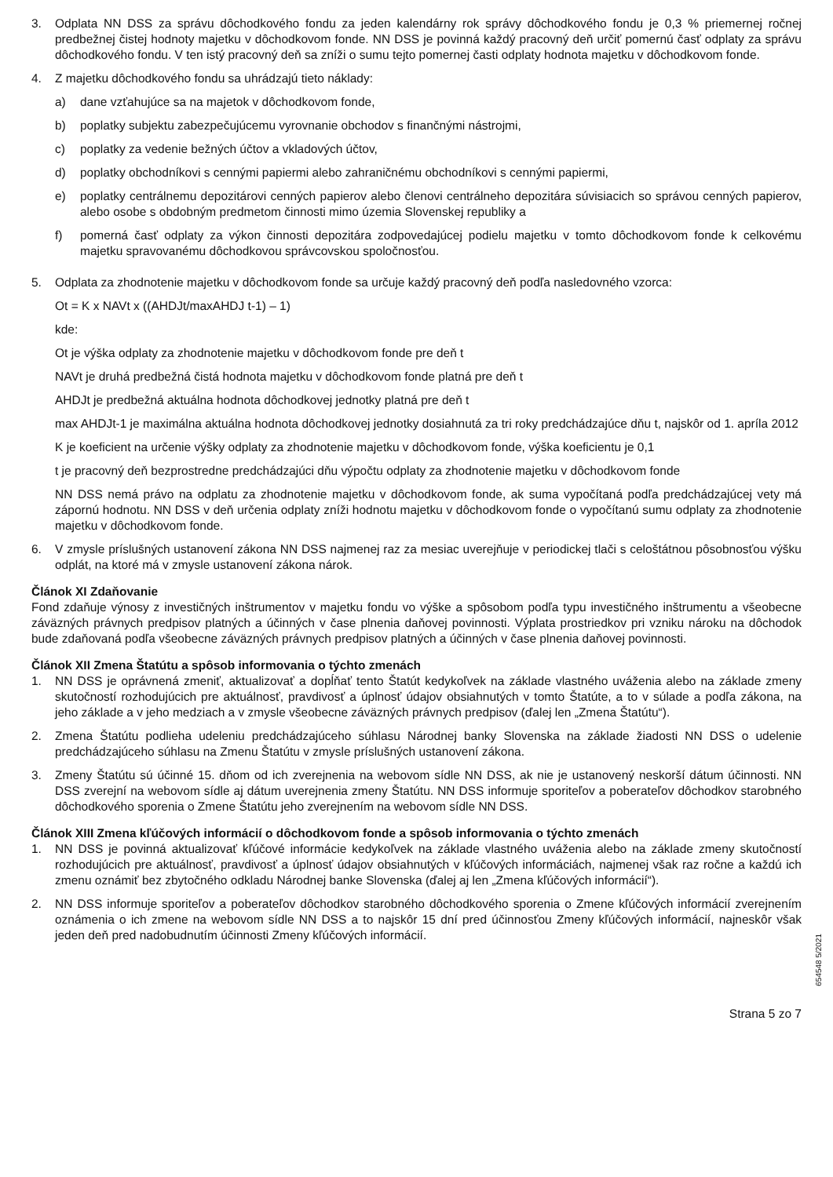3. Odplata NN DSS za správu dôchodkového fondu za jeden kalendárny rok správy dôchodkového fondu je 0,3 % priemernej ročnej predbežnej čistej hodnoty majetku v dôchodkovom fonde. NN DSS je povinná každý pracovný deň určiť pomernú časť odplaty za správu dôchodkového fondu. V ten istý pracovný deň sa zníži o sumu tejto pomernej časti odplaty hodnota majetku v dôchodkovom fonde.
4. Z majetku dôchodkového fondu sa uhrádzajú tieto náklady:
a) dane vzťahujúce sa na majetok v dôchodkovom fonde,
b) poplatky subjektu zabezpečujúcemu vyrovnanie obchodov s finančnými nástrojmi,
c) poplatky za vedenie bežných účtov a vkladových účtov,
d) poplatky obchodníkovi s cennými papiermi alebo zahraničnému obchodníkovi s cennými papiermi,
e) poplatky centrálnemu depozitárovi cenných papierov alebo členovi centrálneho depozitára súvisiacich so správou cenných papierov, alebo osobe s obdobným predmetom činnosti mimo územia Slovenskej republiky a
f) pomerná časť odplaty za výkon činnosti depozitára zodpovedajúcej podielu majetku v tomto dôchodkovom fonde k celkovému majetku spravovanému dôchodkovou správcovskou spoločnosťou.
5. Odplata za zhodnotenie majetku v dôchodkovom fonde sa určuje každý pracovný deň podľa nasledovného vzorca:
Ot = K x NAVt x ((AHDJt/maxAHDJ t-1) – 1)
kde:
Ot je výška odplaty za zhodnotenie majetku v dôchodkovom fonde pre deň t
NAVt je druhá predbežná čistá hodnota majetku v dôchodkovom fonde platná pre deň t
AHDJt je predbežná aktuálna hodnota dôchodkovej jednotky platná pre deň t
max AHDJt-1 je maximálna aktuálna hodnota dôchodkovej jednotky dosiahnutá za tri roky predchádzajúce dňu t, najskôr od 1. apríla 2012
K je koeficient na určenie výšky odplaty za zhodnotenie majetku v dôchodkovom fonde, výška koeficientu je 0,1
t je pracovný deň bezprostredne predchádzajúci dňu výpočtu odplaty za zhodnotenie majetku v dôchodkovom fonde
NN DSS nemá právo na odplatu za zhodnotenie majetku v dôchodkovom fonde, ak suma vypočítaná podľa predchádzajúcej vety má zápornú hodnotu. NN DSS v deň určenia odplaty zníži hodnotu majetku v dôchodkovom fonde o vypočítanú sumu odplaty za zhodnotenie majetku v dôchodkovom fonde.
6. V zmysle príslušných ustanovení zákona NN DSS najmenej raz za mesiac uverejňuje v periodickej tlači s celoštátnou pôsobnosťou výšku odplát, na ktoré má v zmysle ustanovení zákona nárok.
Článok XI Zdaňovanie
Fond zdaňuje výnosy z investičných inštrumentov v majetku fondu vo výške a spôsobom podľa typu investičného inštrumentu a všeobecne záväzných právnych predpisov platných a účinných v čase plnenia daňovej povinnosti. Výplata prostriedkov pri vzniku nároku na dôchodok bude zdaňovaná podľa všeobecne záväzných právnych predpisov platných a účinných v čase plnenia daňovej povinnosti.
Článok XII Zmena Štatútu a spôsob informovania o týchto zmenách
1. NN DSS je oprávnená zmeniť, aktualizovať a dopĺňať tento Štatút kedykoľvek na základe vlastného uváženia alebo na základe zmeny skutočností rozhodujúcich pre aktuálnosť, pravdivosť a úplnosť údajov obsiahnutých v tomto Štatúte, a to v súlade a podľa zákona, na jeho základe a v jeho medziach a v zmysle všeobecne záväzných právnych predpisov (ďalej len „Zmena Štatútu“).
2. Zmena Štatútu podlieha udeleniu predchádzajúceho súhlasu Národnej banky Slovenska na základe žiadosti NN DSS o udelenie predchádzajúceho súhlasu na Zmenu Štatútu v zmysle príslušných ustanovení zákona.
3. Zmeny Štatútu sú účinné 15. dňom od ich zverejnenia na webovom sídle NN DSS, ak nie je ustanovený neskorší dátum účinnosti. NN DSS zverejní na webovom sídle aj dátum uverejnenia zmeny Štatútu. NN DSS informuje sporiteľov a poberateľov dôchodkov starobného dôchodkového sporenia o Zmene Štatútu jeho zverejnením na webovom sídle NN DSS.
Článok XIII Zmena kľúčových informácií o dôchodkovom fonde a spôsob informovania o týchto zmenách
1. NN DSS je povinná aktualizovať kľúčové informácie kedykoľvek na základe vlastného uváženia alebo na základe zmeny skutočností rozhodujúcich pre aktuálnosť, pravdivosť a úplnosť údajov obsiahnutých v kľúčových informáciách, najmenej však raz ročne a každú ich zmenu oznámiť bez zbytočného odkladu Národnej banke Slovenska (ďalej aj len „Zmena kľúčových informácií“).
2. NN DSS informuje sporiteľov a poberateľov dôchodkov starobného dôchodkového sporenia o Zmene kľúčových informácií zverejnením oznámenia o ich zmene na webovom sídle NN DSS a to najskôr 15 dní pred účinnosťou Zmeny kľúčových informácií, najneskôr však jeden deň pred nadobudnutím účinnosti Zmeny kľúčových informácií.
Strana 5 zo 7
654548 5/2021